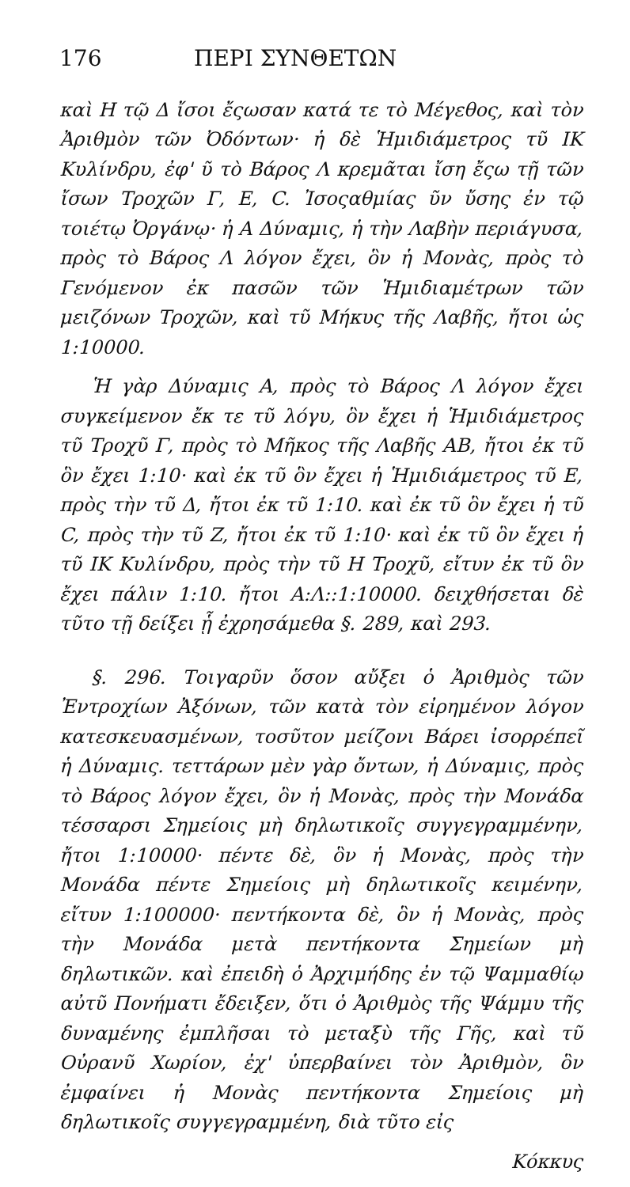176 ΠΕΡΙ ΣΥΝΘΕΤΩΝ
καὶ Η τῷ Δ ἴσοι ἔςωσαν κατά τε τὸ Μέγεθος, καὶ τὸν Ἀριθμὸν τῶν Ὀδόντων· ἡ δὲ Ἡμιδιάμετρος τῦ ΙΚ Κυλίνδρυ, ἐφ' ῦ τὸ Βάρος Λ κρεμᾶται ἴση ἔςω τῇ τῶν ἴσων Τροχῶν Γ, Ε, C. Ἰσοςαθμίας ῦν ὔσης ἐν τῷ τοιέτῳ Ὀργάνῳ· ἡ Α Δύναμις, ἡ τὴν Λαβὴν περιάγυσα, πρὸς τὸ Βάρος Λ λόγον ἔχει, ὃν ἡ Μονὰς, πρὸς τὸ Γενόμενον ἐκ πασῶν τῶν Ἡμιδιαμέτρων τῶν μειζόνων Τροχῶν, καὶ τῦ Μήκυς τῆς Λαβῆς, ἤτοι ὡς 1:10000.
Ἡ γὰρ Δύναμις Α, πρὸς τὸ Βάρος Λ λόγον ἔχει συγκείμενον ἔκ τε τῦ λόγυ, ὃν ἔχει ἡ Ἡμιδιάμετρος τῦ Τροχῦ Γ, πρὸς τὸ Μῆκος τῆς Λαβῆς ΑΒ, ἤτοι ἐκ τῦ ὃν ἔχει 1:10· καὶ ἐκ τῦ ὃν ἔχει ἡ Ἡμιδιάμετρος τῦ Ε, πρὸς τὴν τῦ Δ, ἤτοι ἐκ τῦ 1:10. καὶ ἐκ τῦ ὃν ἔχει ἡ τῦ C, πρὸς τὴν τῦ Ζ, ἤτοι ἐκ τῦ 1:10· καὶ ἐκ τῦ ὃν ἔχει ἡ τῦ ΙΚ Κυλίνδρυ, πρὸς τὴν τῦ Η Τροχῦ, εἴτυν ἐκ τῦ ὃν ἔχει πάλιν 1:10. ἤτοι Α:Λ::1:10000. δειχθήσεται δὲ τῦτο τῇ δείξει ᾗ ἐχρησάμεθα §. 289, καὶ 293.
§. 296. Τοιγαρῦν ὅσον αὔξει ὁ Ἀριθμὸς τῶν Ἐντροχίων Ἀξόνων, τῶν κατὰ τὸν εἰρημένον λόγον κατεσκευασμένων, τοσῦτον μείζονι Βάρει ἰσορρέπεῖ ἡ Δύναμις. τεττάρων μὲν γὰρ ὄντων, ἡ Δύναμις, πρὸς τὸ Βάρος λόγον ἔχει, ὃν ἡ Μονὰς, πρὸς τὴν Μονάδα τέσσαρσι Σημείοις μὴ δηλωτικοῖς συγγεγραμμένην, ἤτοι 1:10000· πέντε δὲ, ὃν ἡ Μονὰς, πρὸς τὴν Μονάδα πέντε Σημείοις μὴ δηλωτικοῖς κειμένην, εἴτυν 1:100000· πεντήκοντα δὲ, ὃν ἡ Μονὰς, πρὸς τὴν Μονάδα μετὰ πεντήκοντα Σημείων μὴ δηλωτικῶν. καὶ ἐπειδὴ ὁ Ἀρχιμήδης ἐν τῷ Ψαμμαθίῳ αὐτῦ Πονήματι ἔδειξεν, ὅτι ὁ Ἀριθμὸς τῆς Ψάμμυ τῆς δυναμένης ἐμπλῆσαι τὸ μεταξὺ τῆς Γῆς, καὶ τῦ Οὐρανῦ Χωρίον, ἐχ' ὑπερβαίνει τὸν Ἀριθμὸν, ὃν ἐμφαίνει ἡ Μονὰς πεντήκοντα Σημείοις μὴ δηλωτικοῖς συγγεγραμμένη, διὰ τῦτο εἰς
Κόκκυς